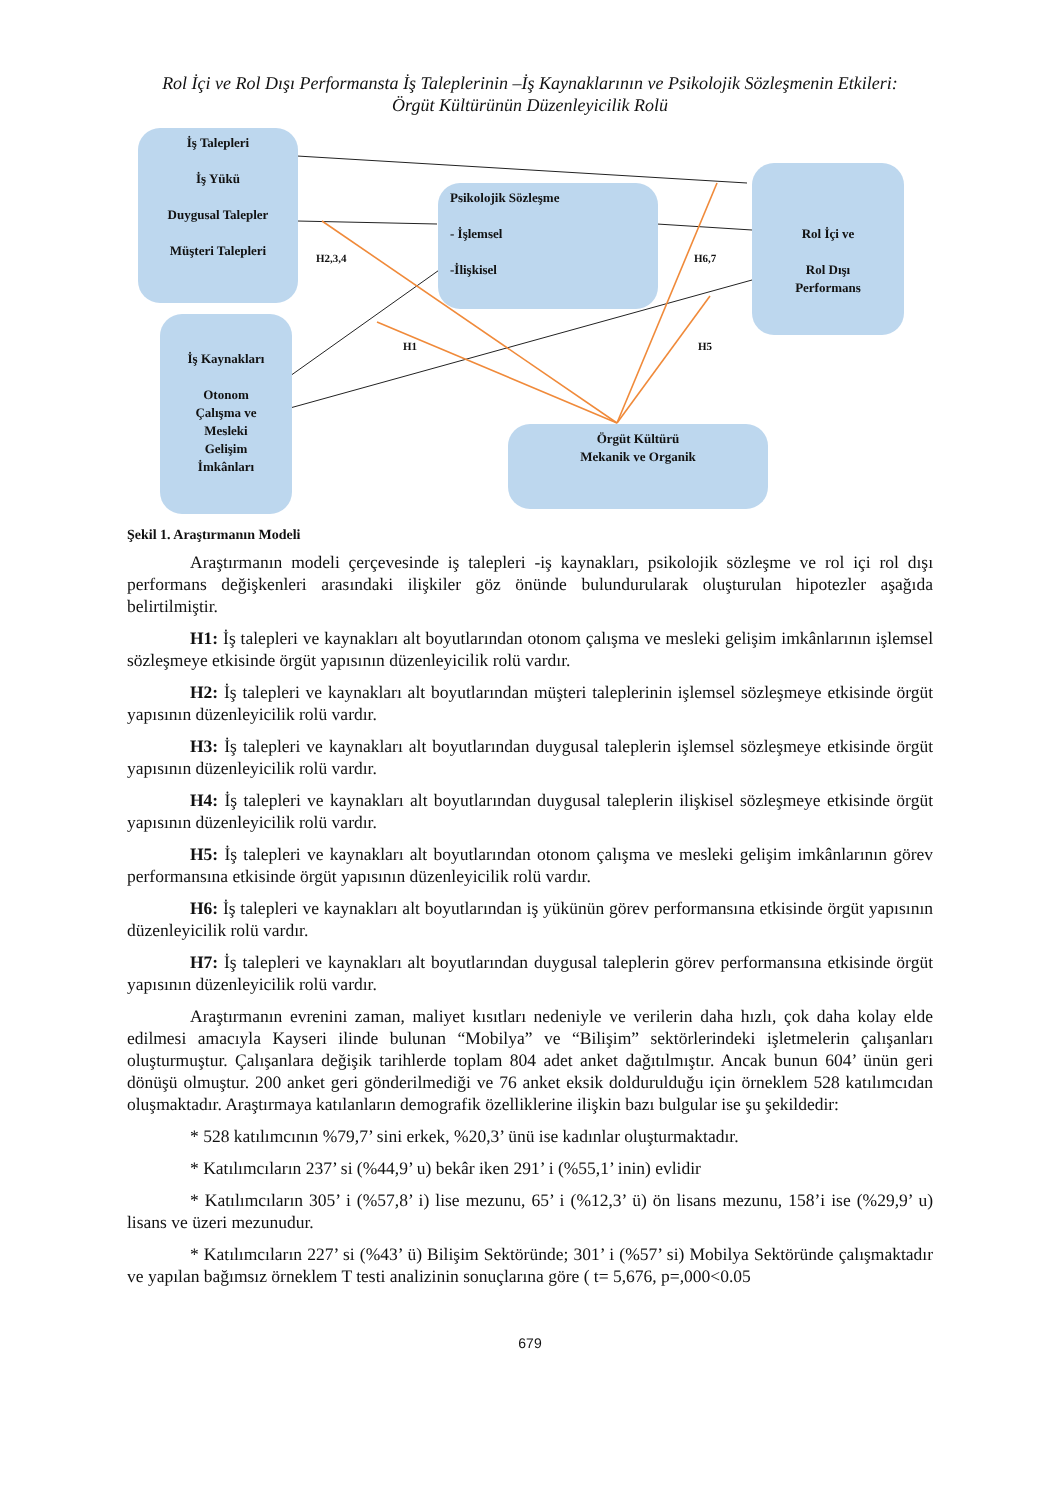Rol İçi ve Rol Dışı Performansta İş Taleplerinin –İş Kaynaklarının ve Psikolojik Sözleşmenin Etkileri:
Örgüt Kültürünün Düzenleyicilik Rolü
İş Talepleri
İş Yükü
Duygusal Talepler
Müşteri Talepleri
İş Kaynakları
Otonom
Çalışma ve
Mesleki
Gelişim
İmkânları
Psikolojik Sözleşme
- İşlemsel
-İlişkisel
Rol İçi ve
Rol Dışı
Performans
Örgüt Kültürü
Mekanik ve Organik
H2,3,4 H6,7
H1 H5
Şekil 1. Araştırmanın Modeli
Araştırmanın modeli çerçevesinde iş talepleri -iş kaynakları, psikolojik sözleşme ve rol içi rol dışı performans değişkenleri arasındaki ilişkiler göz önünde bulundurularak oluşturulan hipotezler aşağıda belirtilmiştir.
H1: İş talepleri ve kaynakları alt boyutlarından otonom çalışma ve mesleki gelişim imkânlarının işlemsel sözleşmeye etkisinde örgüt yapısının düzenleyicilik rolü vardır.
H2: İş talepleri ve kaynakları alt boyutlarından müşteri taleplerinin işlemsel sözleşmeye etkisinde örgüt yapısının düzenleyicilik rolü vardır.
H3: İş talepleri ve kaynakları alt boyutlarından duygusal taleplerin işlemsel sözleşmeye etkisinde örgüt yapısının düzenleyicilik rolü vardır.
H4: İş talepleri ve kaynakları alt boyutlarından duygusal taleplerin ilişkisel sözleşmeye etkisinde örgüt yapısının düzenleyicilik rolü vardır.
H5: İş talepleri ve kaynakları alt boyutlarından otonom çalışma ve mesleki gelişim imkânlarının görev performansına etkisinde örgüt yapısının düzenleyicilik rolü vardır.
H6: İş talepleri ve kaynakları alt boyutlarından iş yükünün görev performansına etkisinde örgüt yapısının düzenleyicilik rolü vardır.
H7: İş talepleri ve kaynakları alt boyutlarından duygusal taleplerin görev performansına etkisinde örgüt yapısının düzenleyicilik rolü vardır.
Araştırmanın evrenini zaman, maliyet kısıtları nedeniyle ve verilerin daha hızlı, çok daha kolay elde edilmesi amacıyla Kayseri ilinde bulunan “Mobilya” ve “Bilişim” sektörlerindeki işletmelerin çalışanları oluşturmuştur. Çalışanlara değişik tarihlerde toplam 804 adet anket dağıtılmıştır. Ancak bunun 604’ ünün geri dönüşü olmuştur. 200 anket geri gönderilmediği ve 76 anket eksik doldurulduğu için örneklem 528 katılımcıdan oluşmaktadır. Araştırmaya katılanların demografik özelliklerine ilişkin bazı bulgular ise şu şekildedir:
* 528 katılımcının %79,7’ sini erkek, %20,3’ ünü ise kadınlar oluşturmaktadır.
* Katılımcıların 237’ si (%44,9’ u) bekâr iken 291’ i (%55,1’ inin) evlidir
* Katılımcıların 305’ i (%57,8’ i) lise mezunu, 65’ i (%12,3’ ü) ön lisans mezunu, 158’i ise (%29,9’ u) lisans ve üzeri mezunudur.
* Katılımcıların 227’ si (%43’ ü) Bilişim Sektöründe; 301’ i (%57’ si) Mobilya Sektöründe çalışmaktadır ve yapılan bağımsız örneklem T testi analizinin sonuçlarına göre ( t= 5,676, p=,000<0.05
679